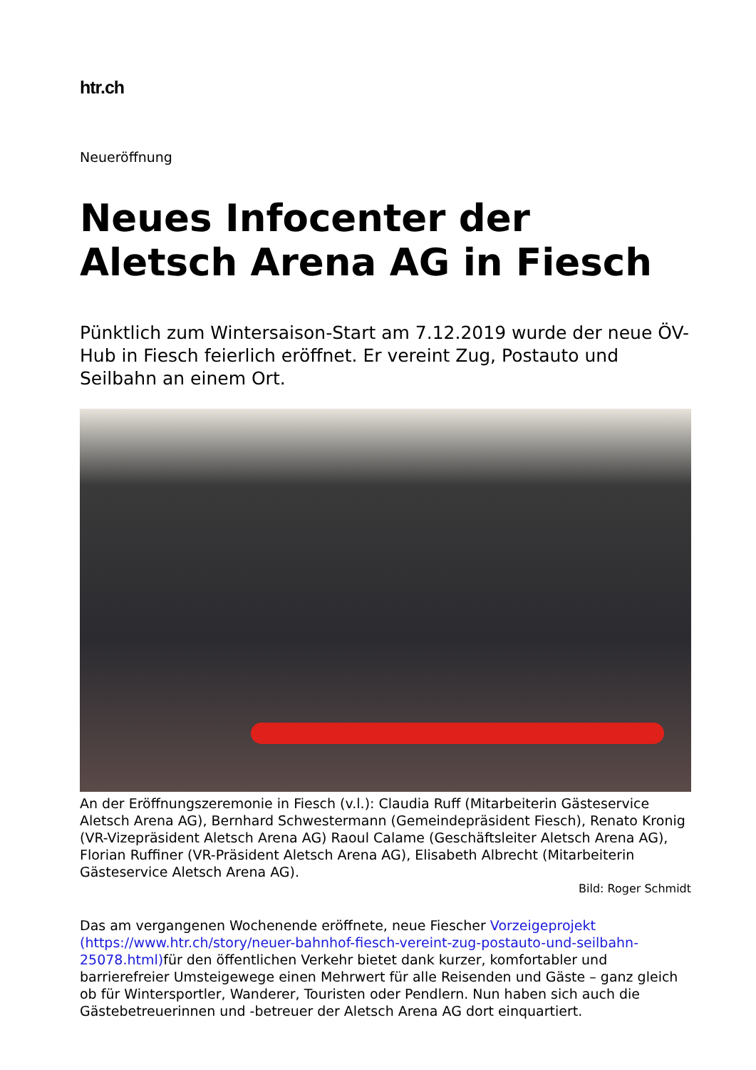htr.ch
Neueröffnung
Neues Infocenter der Aletsch Arena AG in Fiesch
Pünktlich zum Wintersaison-Start am 7.12.2019 wurde der neue ÖV-Hub in Fiesch feierlich eröffnet. Er vereint Zug, Postauto und Seilbahn an einem Ort.
An der Eröffnungszeremonie in Fiesch (v.l.): Claudia Ruff (Mitarbeiterin Gästeservice Aletsch Arena AG), Bernhard Schwestermann (Gemeindepräsident Fiesch), Renato Kronig (VR-Vizepräsident Aletsch Arena AG) Raoul Calame (Geschäftsleiter Aletsch Arena AG), Florian Ruffiner (VR-Präsident Aletsch Arena AG), Elisabeth Albrecht (Mitarbeiterin Gästeservice Aletsch Arena AG).
Bild: Roger Schmidt
Das am vergangenen Wochenende eröffnete, neue Fiescher Vorzeigeprojekt (https://www.htr.ch/story/neuer-bahnhof-fiesch-vereint-zug-postauto-und-seilbahn-25078.html) für den öffentlichen Verkehr bietet dank kurzer, komfortabler und barrierefreier Umsteigewege einen Mehrwert für alle Reisenden und Gäste – ganz gleich ob für Wintersportler, Wanderer, Touristen oder Pendlern. Nun haben sich auch die Gästebetreuerinnen und -betreuer der Aletsch Arena AG dort einquartiert.